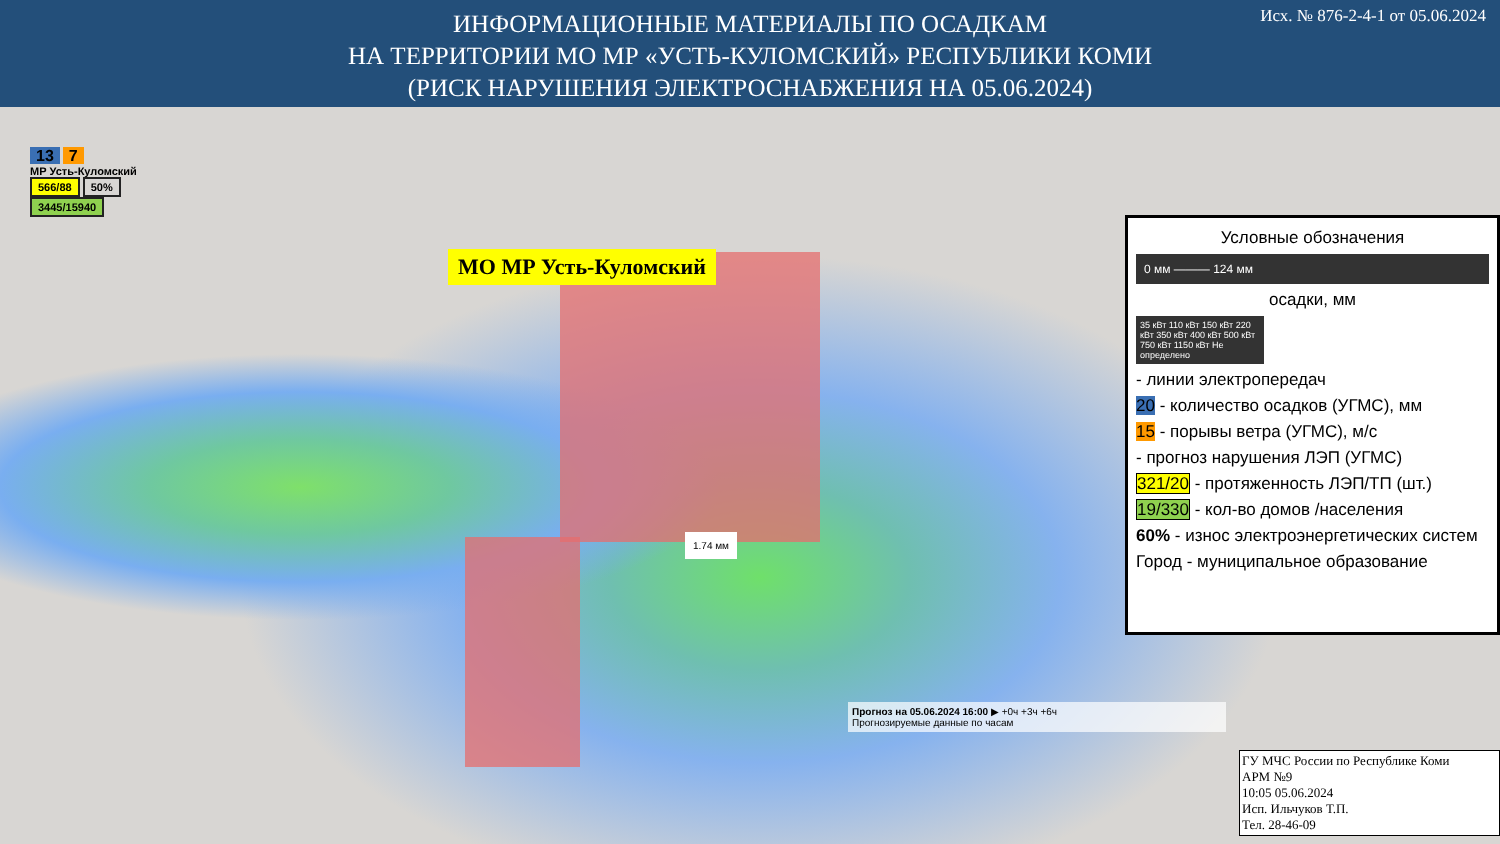ИНФОРМАЦИОННЫЕ МАТЕРИАЛЫ ПО ОСАДКАМ
НА ТЕРРИТОРИИ МО МР «УСТЬ-КУЛОМСКИЙ» РЕСПУБЛИКИ КОМИ
(РИСК НАРУШЕНИЯ ЭЛЕКТРОСНАБЖЕНИЯ НА 05.06.2024)
Исх. № 876-2-4-1 от 05.06.2024
13 7
МР Усть-Куломский
566/88 50%
3445/15940
МО МР Усть-Куломский
1.74 мм
Прогноз на 05.06.2024 16:00 ▶ +0ч +3ч +6ч
Прогнозируемые данные по часам
Условные обозначения
0 мм ——— 124 мм
осадки, мм
35 кВт 110 кВт 150 кВт 220 кВт 350 кВт 400 кВт 500 кВт 750 кВт 1150 кВт Не определено
- линии электропередач
20 - количество осадков (УГМС), мм
15 - порывы ветра (УГМС), м/с
- прогноз нарушения ЛЭП (УГМС)
321/20 - протяженность ЛЭП/ТП (шт.)
19/330 - кол-во домов /населения
60% - износ электроэнергетических систем
Город - муниципальное образование
ГУ МЧС России по Республике Коми
АРМ №9
10:05 05.06.2024
Исп. Ильчуков Т.П.
Тел. 28-46-09